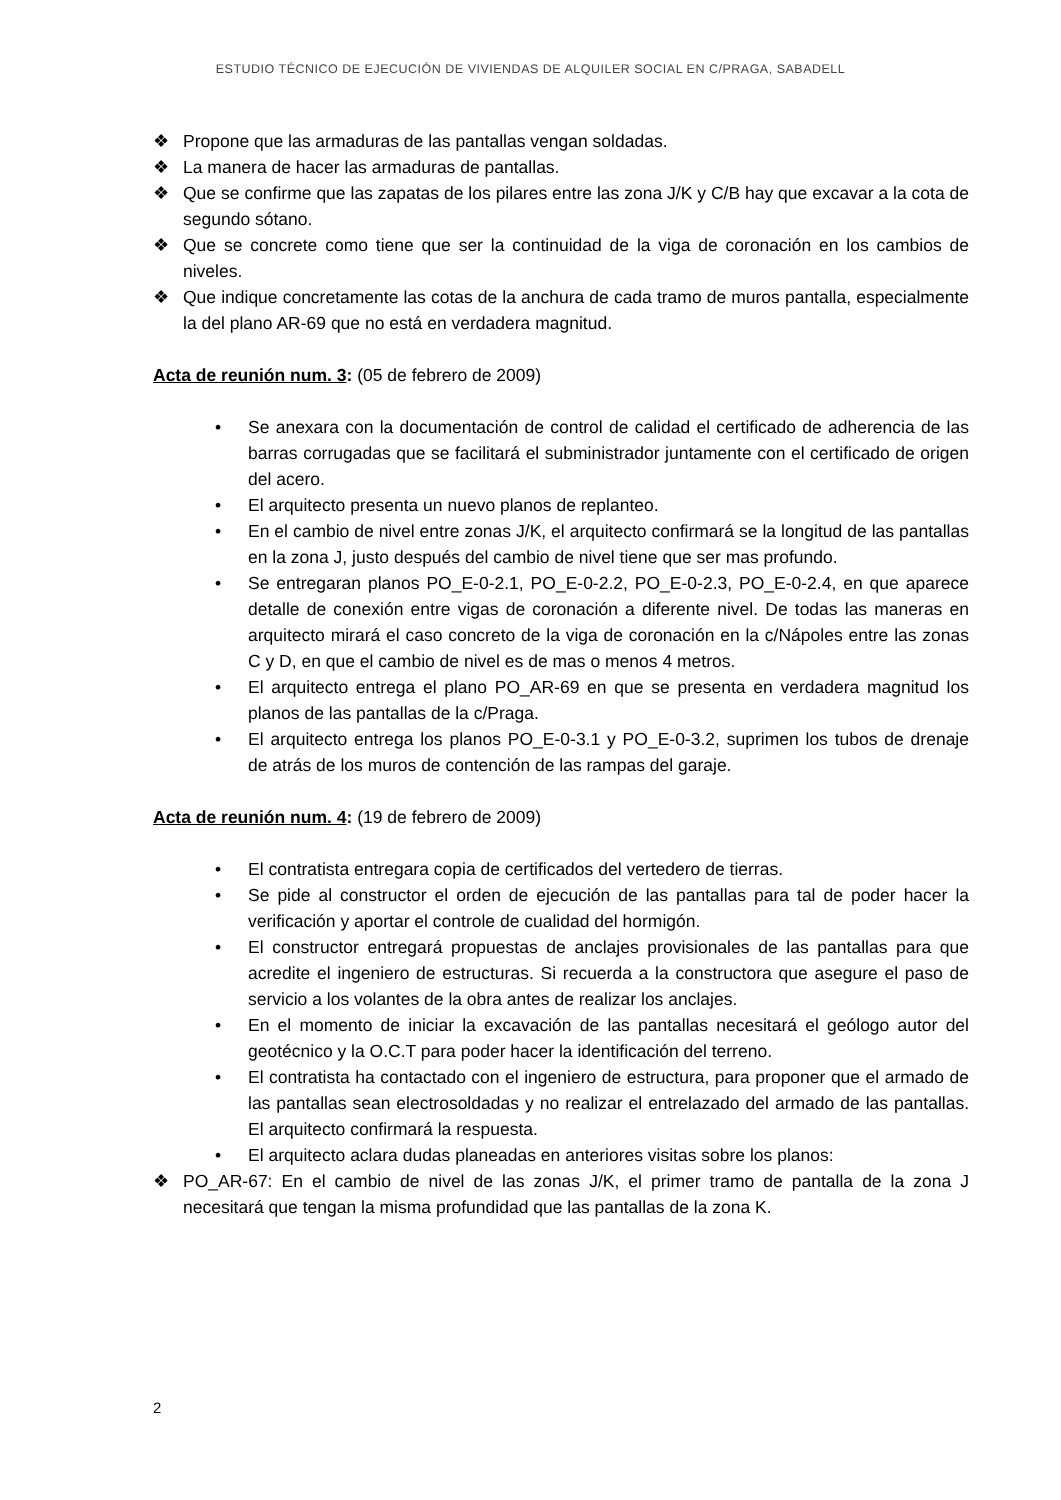ESTUDIO TÉCNICO DE EJECUCIÓN DE VIVIENDAS DE ALQUILER SOCIAL EN C/PRAGA, SABADELL
❖ Propone que las armaduras de las pantallas vengan soldadas.
❖ La manera de hacer las armaduras de pantallas.
❖ Que se confirme que las zapatas de los pilares entre las zona J/K y C/B hay que excavar a la cota de segundo sótano.
❖ Que se concrete como tiene que ser la continuidad de la viga de coronación en los cambios de niveles.
❖ Que indique concretamente las cotas de la anchura de cada tramo de muros pantalla, especialmente la del plano AR-69 que no está en verdadera magnitud.
Acta de reunión num. 3: (05 de febrero de 2009)
• Se anexara con la documentación de control de calidad el certificado de adherencia de las barras corrugadas que se facilitará el subministrador juntamente con el certificado de origen del acero.
• El arquitecto presenta un nuevo planos de replanteo.
• En el cambio de nivel entre zonas J/K, el arquitecto confirmará se la longitud de las pantallas en la zona J, justo después del cambio de nivel tiene que ser mas profundo.
• Se entregaran planos PO_E-0-2.1, PO_E-0-2.2, PO_E-0-2.3, PO_E-0-2.4, en que aparece detalle de conexión entre vigas de coronación a diferente nivel. De todas las maneras en arquitecto mirará el caso concreto de la viga de coronación en la c/Nápoles entre las zonas C y D, en que el cambio de nivel es de mas o menos 4 metros.
• El arquitecto entrega el plano PO_AR-69 en que se presenta en verdadera magnitud los planos de las pantallas de la c/Praga.
• El arquitecto entrega los planos PO_E-0-3.1 y PO_E-0-3.2, suprimen los tubos de drenaje de atrás de los muros de contención de las rampas del garaje.
Acta de reunión num. 4: (19 de febrero de 2009)
• El contratista entregara copia de certificados del vertedero de tierras.
• Se pide al constructor el orden de ejecución de las pantallas para tal de poder hacer la verificación y aportar el controle de cualidad del hormigón.
• El constructor entregará propuestas de anclajes provisionales de las pantallas para que acredite el ingeniero de estructuras. Si recuerda a la constructora que asegure el paso de servicio a los volantes de la obra antes de realizar los anclajes.
• En el momento de iniciar la excavación de las pantallas necesitará el geólogo autor del geotécnico y la O.C.T para poder hacer la identificación del terreno.
• El contratista ha contactado con el ingeniero de estructura, para proponer que el armado de las pantallas sean electrosoldadas y no realizar el entrelazado del armado de las pantallas. El arquitecto confirmará la respuesta.
• El arquitecto aclara dudas planeadas en anteriores visitas sobre los planos:
❖ PO_AR-67: En el cambio de nivel de las zonas J/K, el primer tramo de pantalla de la zona J necesitará que tengan la misma profundidad que las pantallas de la zona K.
2